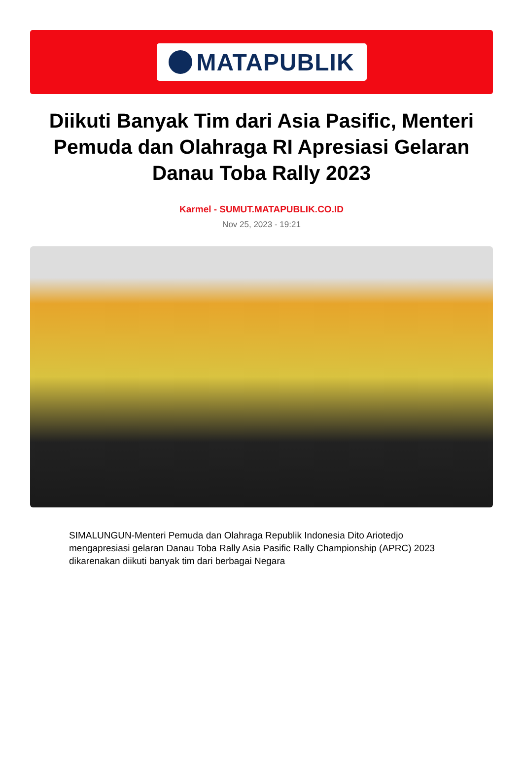MATAPUBLIK
Diikuti Banyak Tim dari Asia Pasific, Menteri Pemuda dan Olahraga RI Apresiasi Gelaran Danau Toba Rally 2023
Karmel - SUMUT.MATAPUBLIK.CO.ID
Nov 25, 2023 - 19:21
SIMALUNGUN-Menteri Pemuda dan Olahraga Republik Indonesia Dito Ariotedjo mengapresiasi gelaran Danau Toba Rally Asia Pasific Rally Championship (APRC) 2023 dikarenakan diikuti banyak tim dari berbagai Negara